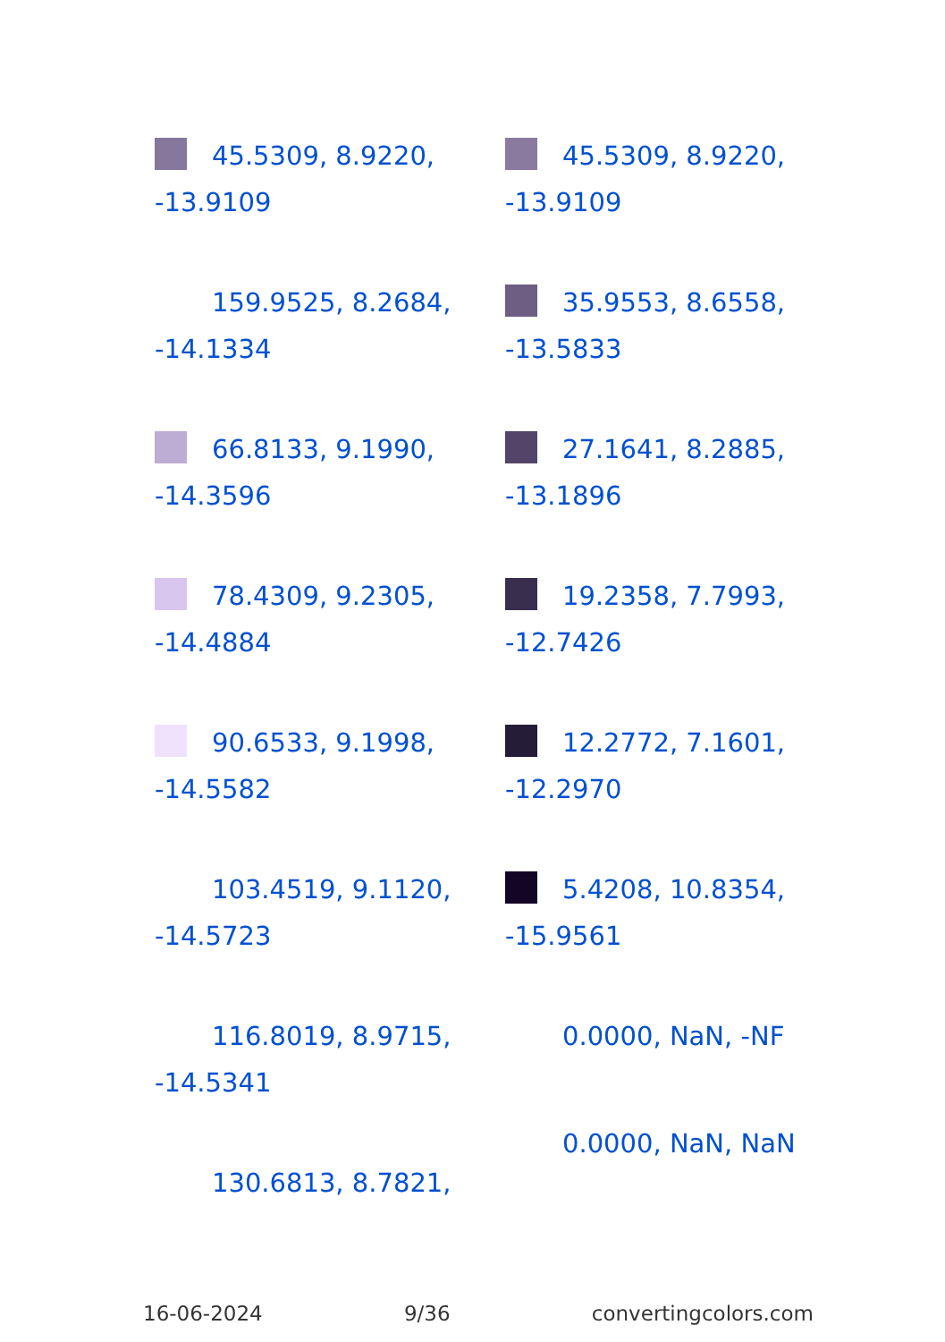45.5309, 8.9220,
-13.9109
159.9525, 8.2684,
-14.1334
66.8133, 9.1990,
-14.3596
78.4309, 9.2305,
-14.4884
90.6533, 9.1998,
-14.5582
103.4519, 9.1120,
-14.5723
116.8019, 8.9715,
-14.5341
130.6813, 8.7821,
45.5309, 8.9220,
-13.9109
35.9553, 8.6558,
-13.5833
27.1641, 8.2885,
-13.1896
19.2358, 7.7993,
-12.7426
12.2772, 7.1601,
-12.2970
5.4208, 10.8354,
-15.9561
0.0000, NaN, -NF
0.0000, NaN, NaN
16-06-2024 9/36 convertingcolors.com